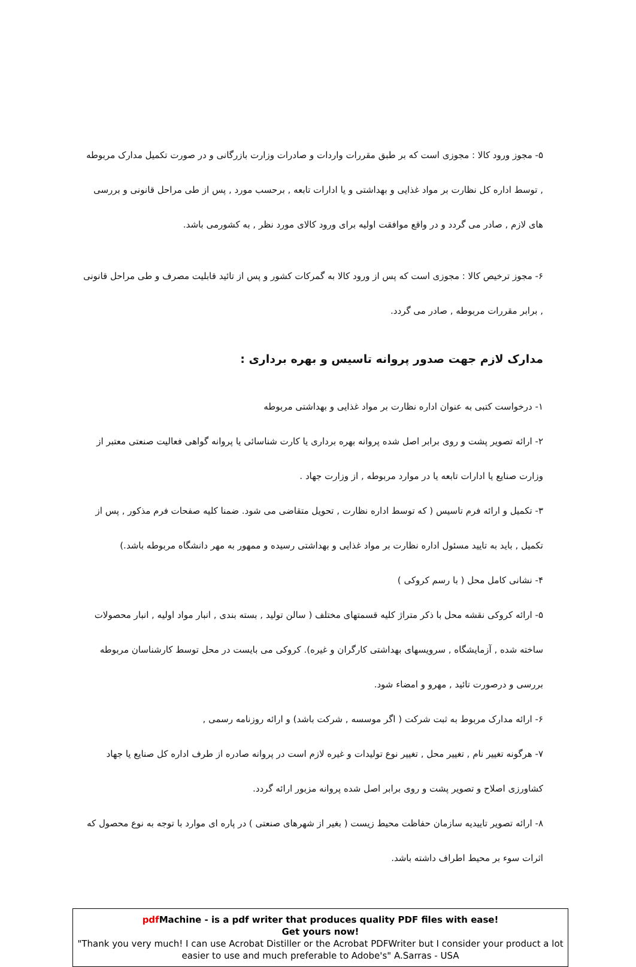۵- مجوز ورود کالا : مجوزی است که بر طبق مقررات واردات و صادرات وزارت بازرگانی و در صورت تکمیل مدارک مربوطه , توسط اداره کل نظارت بر مواد غذایی و بهداشتی و یا ادارات تابعه , برحسب مورد , پس از طی مراحل قانونی و بررسی های لازم , صادر می گردد و در واقع موافقت اولیه برای ورود کالای مورد نظر , به کشورمی باشد.
۶- مجوز ترخیص کالا : مجوزی است که پس از ورود کالا به گمرکات کشور و پس از تائید قابلیت مصرف و طی مراحل قانونی , برابر مقررات مربوطه , صادر می گردد.
مدارک لازم جهت صدور پروانه تاسیس و بهره برداری :
۱- درخواست کتبی به عنوان اداره نظارت بر مواد غذایی و بهداشتی مربوطه
۲- ارائه تصویر پشت و روی برابر اصل شده پروانه بهره برداری یا کارت شناسائی یا پروانه گواهی فعالیت صنعتی معتبر از وزارت صنایع یا ادارات تابعه یا در موارد مربوطه , از وزارت جهاد .
۳- تکمیل و ارائه فرم تاسیس ( که توسط اداره نظارت , تحویل متقاضی می شود. ضمنا کلیه صفحات فرم مذکور , پس از تکمیل , باید به تایید مسئول اداره نظارت بر مواد غذایی و بهداشتی رسیده و ممهور به مهر دانشگاه مربوطه باشد.)
۴- نشانی کامل محل ( با رسم کروکی )
۵- ارائه کروکی نقشه محل با ذکر متراژ کلیه قسمتهای مختلف ( سالن تولید , بسته بندی , انبار مواد اولیه , انبار محصولات ساخته شده , آزمایشگاه , سرویسهای بهداشتی کارگران و غیره). کروکی می بایست در محل توسط کارشناسان مربوطه بررسی و درصورت تائید , مهرو و امضاء شود.
۶- ارائه مدارک مربوط به ثبت شرکت ( اگر موسسه , شرکت باشد) و ارائه روزنامه رسمی ,
۷- هرگونه تغییر نام , تغییر محل , تغییر نوع تولیدات و غیره لازم است در پروانه صادره از طرف اداره کل صنایع یا جهاد کشاورزی اصلاح و تصویر پشت و روی برابر اصل شده پروانه مزبور ارائه گردد.
۸- ارائه تصویر تاییدیه سازمان حفاظت محیط زیست ( بغیر از شهرهای صنعتی ) در پاره ای موارد با توجه به نوع محصول که اثرات سوء بر محیط اطراف داشته باشد.
pdf Machine - is a pdf writer that produces quality PDF files with ease!
Get yours now!
"Thank you very much! I can use Acrobat Distiller or the Acrobat PDFWriter but I consider your product a lot easier to use and much preferable to Adobe's" A.Sarras - USA